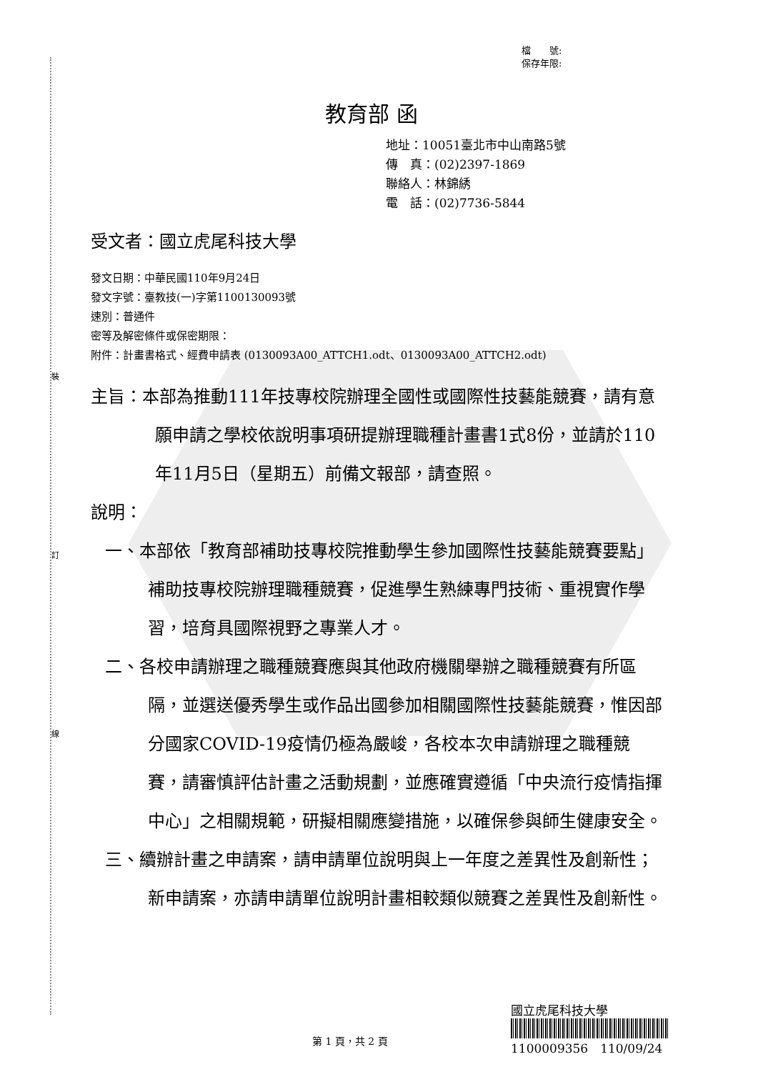裝
訂
線
檔　　號:
保存年限:
教育部 函
地址：10051臺北市中山南路5號
傳　真：(02)2397-1869
聯絡人：林錦綉
電　話：(02)7736-5844
受文者：國立虎尾科技大學
發文日期：中華民國110年9月24日
發文字號：臺教技(一)字第1100130093號
速別：普通件
密等及解密條件或保密期限：
附件：計畫書格式、經費申請表 (0130093A00_ATTCH1.odt、0130093A00_ATTCH2.odt)
主旨：本部為推動111年技專校院辦理全國性或國際性技藝能競賽，請有意願申請之學校依說明事項研提辦理職種計畫書1式8份，並請於110年11月5日（星期五）前備文報部，請查照。
說明：
一、本部依「教育部補助技專校院推動學生參加國際性技藝能競賽要點」補助技專校院辦理職種競賽，促進學生熟練專門技術、重視實作學習，培育具國際視野之專業人才。
二、各校申請辦理之職種競賽應與其他政府機關舉辦之職種競賽有所區隔，並選送優秀學生或作品出國參加相關國際性技藝能競賽，惟因部分國家COVID-19疫情仍極為嚴峻，各校本次申請辦理之職種競賽，請審慎評估計畫之活動規劃，並應確實遵循「中央流行疫情指揮中心」之相關規範，研擬相關應變措施，以確保參與師生健康安全。
三、續辦計畫之申請案，請申請單位說明與上一年度之差異性及創新性；新申請案，亦請申請單位說明計畫相較類似競賽之差異性及創新性。
國立虎尾科技大學
1100009356　110/09/24
第 1 頁，共 2 頁